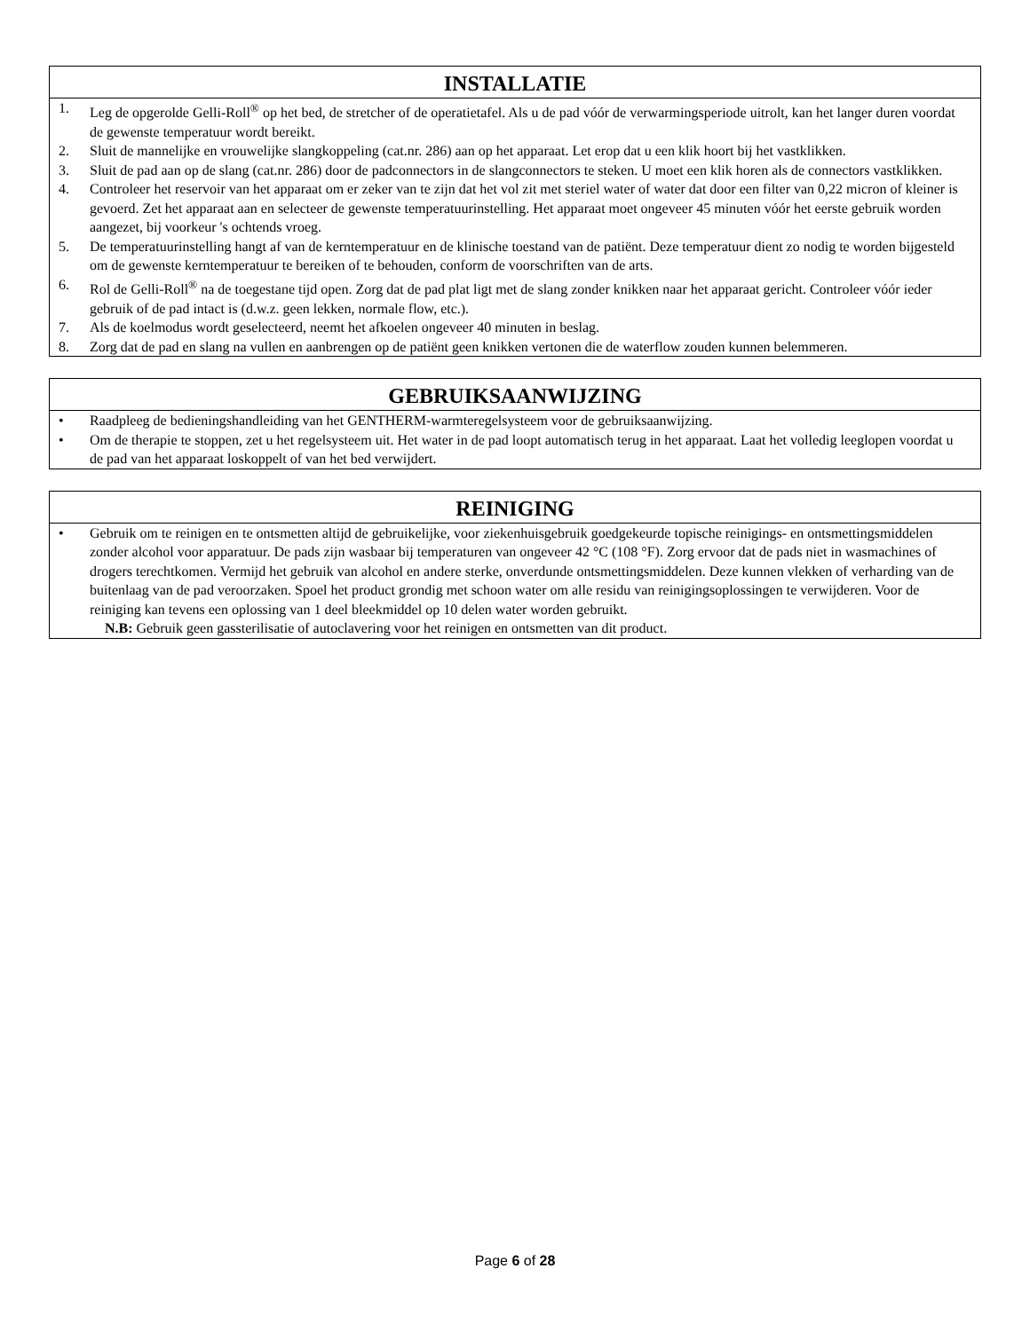INSTALLATIE
1. Leg de opgerolde Gelli-Roll<sup>®</sup> op het bed, de stretcher of de operatietafel. Als u de pad vóór de verwarmingsperiode uitrolt, kan het langer duren voordat de gewenste temperatuur wordt bereikt.
2. Sluit de mannelijke en vrouwelijke slangkoppeling (cat.nr. 286) aan op het apparaat. Let erop dat u een klik hoort bij het vastklikken.
3. Sluit de pad aan op de slang (cat.nr. 286) door de padconnectors in de slangconnectors te steken. U moet een klik horen als de connectors vastklikken.
4. Controleer het reservoir van het apparaat om er zeker van te zijn dat het vol zit met steriel water of water dat door een filter van 0,22 micron of kleiner is gevoerd. Zet het apparaat aan en selecteer de gewenste temperatuurinstelling. Het apparaat moet ongeveer 45 minuten vóór het eerste gebruik worden aangezet, bij voorkeur 's ochtends vroeg.
5. De temperatuurinstelling hangt af van de kerntemperatuur en de klinische toestand van de patiënt. Deze temperatuur dient zo nodig te worden bijgesteld om de gewenste kerntemperatuur te bereiken of te behouden, conform de voorschriften van de arts.
6. Rol de Gelli-Roll<sup>®</sup> na de toegestane tijd open. Zorg dat de pad plat ligt met de slang zonder knikken naar het apparaat gericht. Controleer vóór ieder gebruik of de pad intact is (d.w.z. geen lekken, normale flow, etc.).
7. Als de koelmodus wordt geselecteerd, neemt het afkoelen ongeveer 40 minuten in beslag.
8. Zorg dat de pad en slang na vullen en aanbrengen op de patiënt geen knikken vertonen die de waterflow zouden kunnen belemmeren.
GEBRUIKSAANWIJZING
• Raadpleeg de bedieningshandleiding van het GENTHERM-warmteregelsysteem voor de gebruiksaanwijzing.
• Om de therapie te stoppen, zet u het regelsysteem uit. Het water in de pad loopt automatisch terug in het apparaat. Laat het volledig leeglopen voordat u de pad van het apparaat loskoppelt of van het bed verwijdert.
REINIGING
• Gebruik om te reinigen en te ontsmetten altijd de gebruikelijke, voor ziekenhuisgebruik goedgekeurde topische reinigings- en ontsmettingsmiddelen zonder alcohol voor apparatuur. De pads zijn wasbaar bij temperaturen van ongeveer 42 °C (108 °F). Zorg ervoor dat de pads niet in wasmachines of drogers terechtkomen. Vermijd het gebruik van alcohol en andere sterke, onverdunde ontsmettingsmiddelen. Deze kunnen vlekken of verharding van de buitenlaag van de pad veroorzaken. Spoel het product grondig met schoon water om alle residu van reinigingsoplossingen te verwijderen. Voor de reiniging kan tevens een oplossing van 1 deel bleekmiddel op 10 delen water worden gebruikt.
N.B: Gebruik geen gassterilisatie of autoclavering voor het reinigen en ontsmetten van dit product.
Page 6 of 28